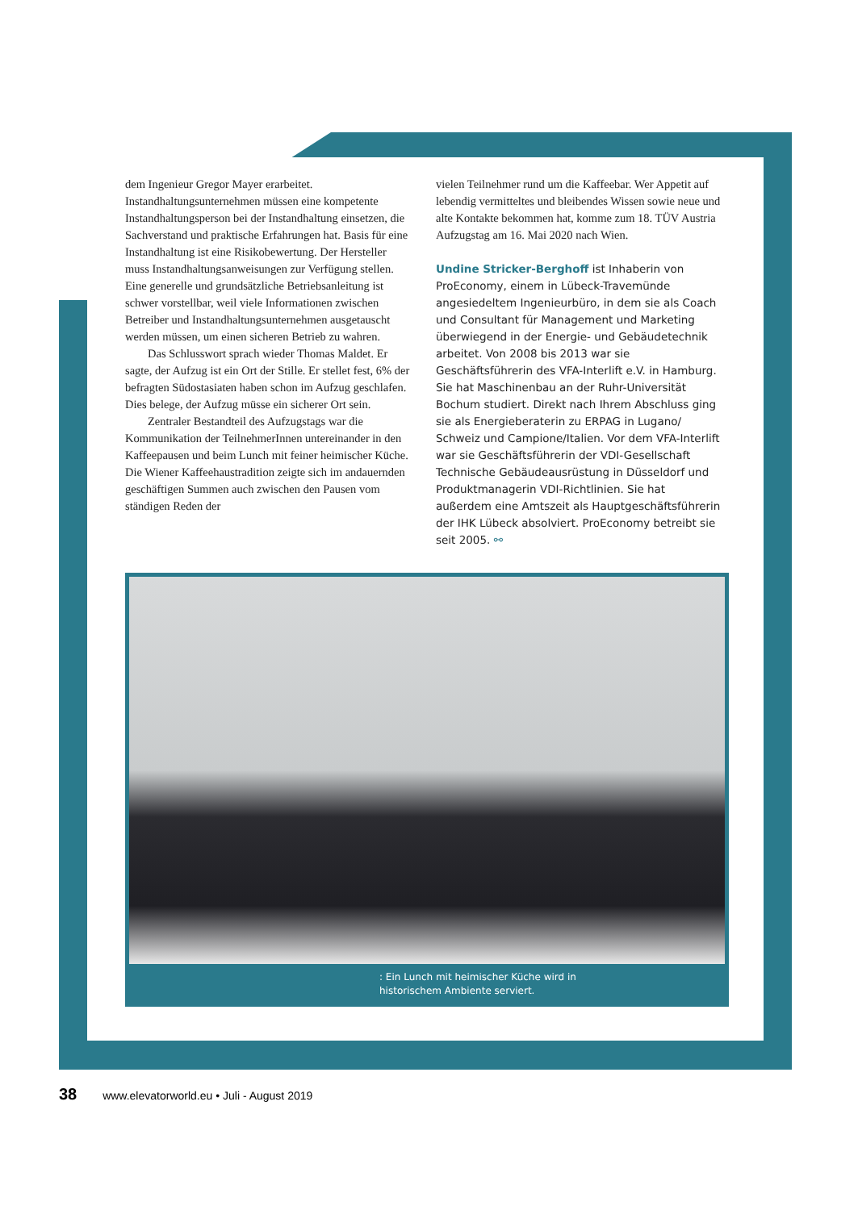dem Ingenieur Gregor Mayer erarbeitet. Instandhaltungsunternehmen müssen eine kompetente Instandhaltungsperson bei der Instandhaltung einsetzen, die Sachverstand und praktische Erfahrungen hat. Basis für eine Instandhaltung ist eine Risikobewertung. Der Hersteller muss Instandhaltungsanweisungen zur Verfügung stellen. Eine generelle und grundsätzliche Betriebsanleitung ist schwer vorstellbar, weil viele Informationen zwischen Betreiber und Instandhaltungsunternehmen ausgetauscht werden müssen, um einen sicheren Betrieb zu wahren.
Das Schlusswort sprach wieder Thomas Maldet. Er sagte, der Aufzug ist ein Ort der Stille. Er stellet fest, 6% der befragten Südostasiaten haben schon im Aufzug geschlafen. Dies belege, der Aufzug müsse ein sicherer Ort sein.
Zentraler Bestandteil des Aufzugstags war die Kommunikation der TeilnehmerInnen untereinander in den Kaffeepausen und beim Lunch mit feiner heimischer Küche. Die Wiener Kaffeehaustradition zeigte sich im andauernden geschäftigen Summen auch zwischen den Pausen vom ständigen Reden der
vielen Teilnehmer rund um die Kaffeebar. Wer Appetit auf lebendig vermitteltes und bleibendes Wissen sowie neue und alte Kontakte bekommen hat, komme zum 18. TÜV Austria Aufzugstag am 16. Mai 2020 nach Wien.
Undine Stricker-Berghoff ist Inhaberin von ProEconomy, einem in Lübeck-Travemünde angesiedeltem Ingenieurbüro, in dem sie als Coach und Consultant für Management und Marketing überwiegend in der Energie- und Gebäudetechnik arbeitet. Von 2008 bis 2013 war sie Geschäftsführerin des VFA-Interlift e.V. in Hamburg. Sie hat Maschinenbau an der Ruhr-Universität Bochum studiert. Direkt nach Ihrem Abschluss ging sie als Energieberaterin zu ERPAG in Lugano/ Schweiz und Campione/Italien. Vor dem VFA-Interlift war sie Geschäftsführerin der VDI-Gesellschaft Technische Gebäudeausrüstung in Düsseldorf und Produktmanagerin VDI-Richtlinien. Sie hat außerdem eine Amtszeit als Hauptgeschäftsführerin der IHK Lübeck absolviert. ProEconomy betreibt sie seit 2005. ⚯
: Ein Lunch mit heimischer Küche wird in
historischem Ambiente serviert.
38 www.elevatorworld.eu • Juli - August 2019